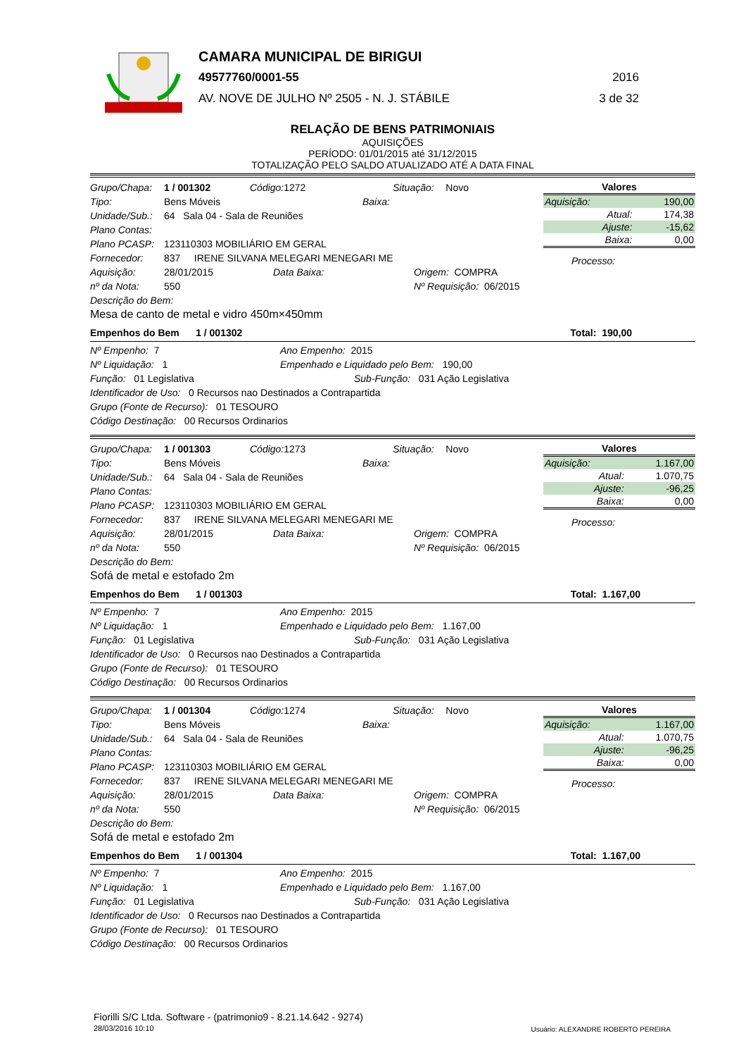CAMARA MUNICIPAL DE BIRIGUI
49577760/0001-55 2016
AV. NOVE DE JULHO Nº 2505 - N. J. STÁBILE 3 de 32
RELAÇÃO DE BENS PATRIMONIAIS
AQUISIÇÕES
PERÍODO: 01/01/2015 até 31/12/2015
TOTALIZAÇÃO PELO SALDO ATUALIZADO ATÉ A DATA FINAL
Grupo/Chapa: 1 / 001302 Código: 1272 Situação: Novo
Tipo: Bens Móveis Baixa:
Unidade/Sub.: 64 Sala 04 - Sala de Reuniões
Plano Contas:
Plano PCASP: 123110303 MOBILIÁRIO EM GERAL
Fornecedor: 837 IRENE SILVANA MELEGARI MENEGARI ME
Aquisição: 28/01/2015 Data Baixa: Origem: COMPRA
nº da Nota: 550 Nº Requisição: 06/2015
Descrição do Bem:
Mesa de canto de metal e vidro 450m×450mm
| Valores | |
| --- | --- |
| Aquisição: | 190,00 |
| Atual: | 174,38 |
| Ajuste: | -15,62 |
| Baixa: | 0,00 |
Processo:
Empenhos do Bem 1 / 001302 Total: 190,00
Nº Empenho: 7 Ano Empenho: 2015
Nº Liquidação: 1 Empenhado e Liquidado pelo Bem: 190,00
Função: 01 Legislativa Sub-Função: 031 Ação Legislativa
Identificador de Uso: 0 Recursos nao Destinados a Contrapartida
Grupo (Fonte de Recurso): 01 TESOURO
Código Destinação: 00 Recursos Ordinarios
Grupo/Chapa: 1 / 001303 Código: 1273 Situação: Novo
Tipo: Bens Móveis Baixa:
Unidade/Sub.: 64 Sala 04 - Sala de Reuniões
Plano Contas:
Plano PCASP: 123110303 MOBILIÁRIO EM GERAL
Fornecedor: 837 IRENE SILVANA MELEGARI MENEGARI ME
Aquisição: 28/01/2015 Data Baixa: Origem: COMPRA
nº da Nota: 550 Nº Requisição: 06/2015
Descrição do Bem:
Sofá de metal e estofado 2m
| Valores | |
| --- | --- |
| Aquisição: | 1.167,00 |
| Atual: | 1.070,75 |
| Ajuste: | -96,25 |
| Baixa: | 0,00 |
Processo:
Empenhos do Bem 1 / 001303 Total: 1.167,00
Nº Empenho: 7 Ano Empenho: 2015
Nº Liquidação: 1 Empenhado e Liquidado pelo Bem: 1.167,00
Função: 01 Legislativa Sub-Função: 031 Ação Legislativa
Identificador de Uso: 0 Recursos nao Destinados a Contrapartida
Grupo (Fonte de Recurso): 01 TESOURO
Código Destinação: 00 Recursos Ordinarios
Grupo/Chapa: 1 / 001304 Código: 1274 Situação: Novo
Tipo: Bens Móveis Baixa:
Unidade/Sub.: 64 Sala 04 - Sala de Reuniões
Plano Contas:
Plano PCASP: 123110303 MOBILIÁRIO EM GERAL
Fornecedor: 837 IRENE SILVANA MELEGARI MENEGARI ME
Aquisição: 28/01/2015 Data Baixa: Origem: COMPRA
nº da Nota: 550 Nº Requisição: 06/2015
Descrição do Bem:
Sofá de metal e estofado 2m
| Valores | |
| --- | --- |
| Aquisição: | 1.167,00 |
| Atual: | 1.070,75 |
| Ajuste: | -96,25 |
| Baixa: | 0,00 |
Processo:
Empenhos do Bem 1 / 001304 Total: 1.167,00
Nº Empenho: 7 Ano Empenho: 2015
Nº Liquidação: 1 Empenhado e Liquidado pelo Bem: 1.167,00
Função: 01 Legislativa Sub-Função: 031 Ação Legislativa
Identificador de Uso: 0 Recursos nao Destinados a Contrapartida
Grupo (Fonte de Recurso): 01 TESOURO
Código Destinação: 00 Recursos Ordinarios
Fiorilli S/C Ltda. Software - (patrimonio9 - 8.21.14.642 - 9274)
28/03/2016 10:10
Usuário: ALEXANDRE ROBERTO PEREIRA